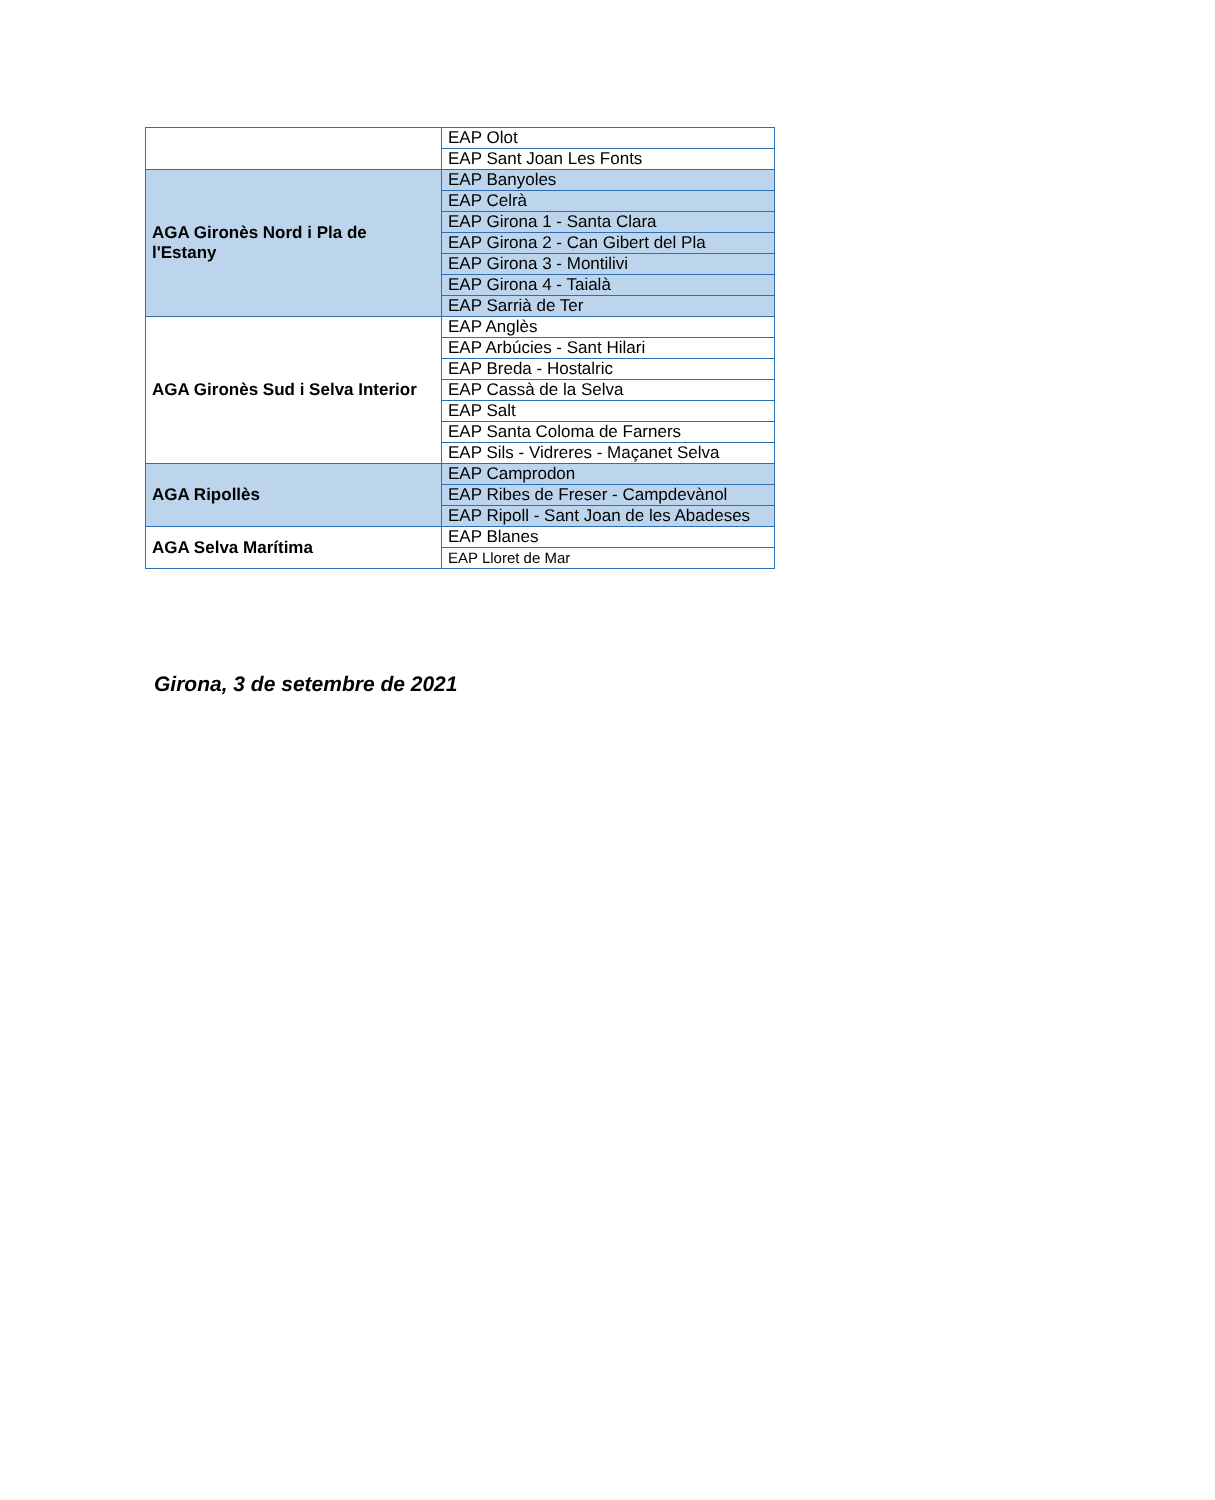| | EAP Olot |
| | EAP Sant Joan Les Fonts |
| AGA Gironès Nord i Pla de l'Estany | EAP Banyoles |
| | EAP Celrà |
| | EAP Girona 1 - Santa Clara |
| | EAP Girona 2 - Can Gibert del Pla |
| | EAP Girona 3 - Montilivi |
| | EAP Girona 4 - Taialà |
| | EAP Sarrià de Ter |
| AGA Gironès Sud i Selva Interior | EAP Anglès |
| | EAP Arbúcies - Sant Hilari |
| | EAP Breda - Hostalric |
| | EAP Cassà de la Selva |
| | EAP Salt |
| | EAP Santa Coloma de Farners |
| | EAP Sils - Vidreres - Maçanet Selva |
| AGA Ripollès | EAP Camprodon |
| | EAP Ribes de Freser - Campdevànol |
| | EAP Ripoll - Sant Joan de les Abadeses |
| AGA Selva Marítima | EAP Blanes |
| | EAP Lloret de Mar |
Girona, 3 de setembre de 2021